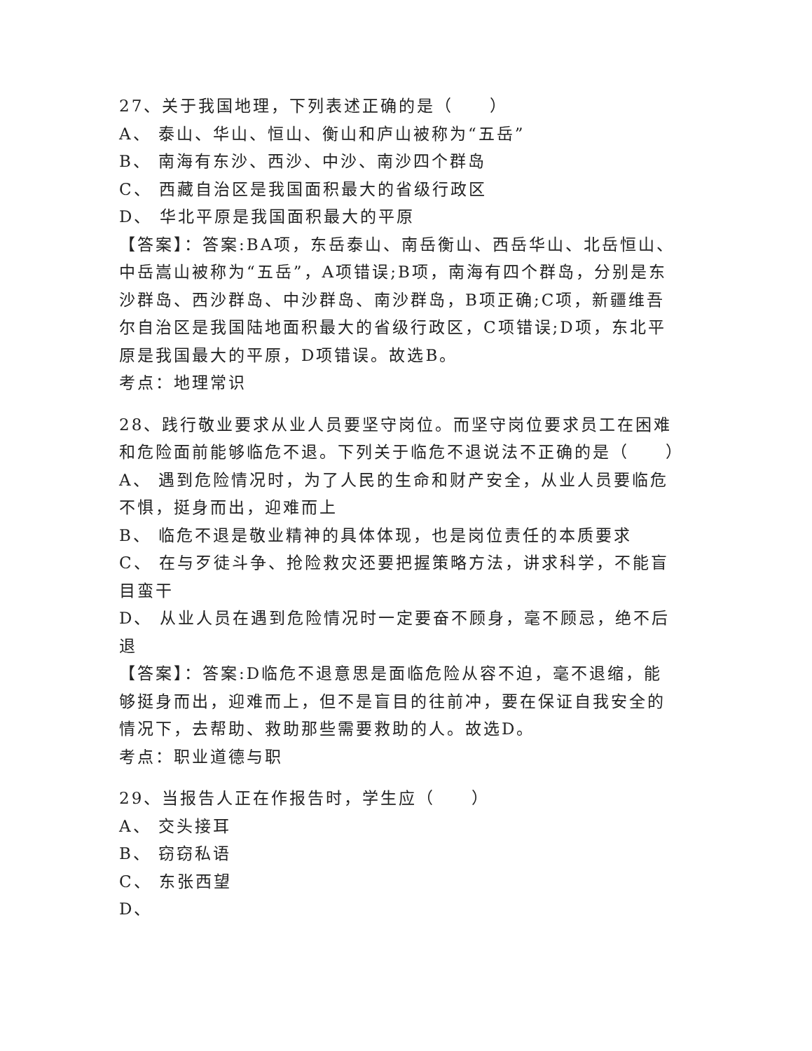27、关于我国地理，下列表述正确的是（　　）
A、 泰山、华山、恒山、衡山和庐山被称为“五岳”
B、 南海有东沙、西沙、中沙、南沙四个群岛
C、 西藏自治区是我国面积最大的省级行政区
D、 华北平原是我国面积最大的平原
【答案】：答案:BA项，东岳泰山、南岳衡山、西岳华山、北岳恒山、中岳嵩山被称为“五岳”，A项错误;B项，南海有四个群岛，分别是东沙群岛、西沙群岛、中沙群岛、南沙群岛，B项正确;C项，新疆维吾尔自治区是我国陆地面积最大的省级行政区，C项错误;D项，东北平原是我国最大的平原，D项错误。故选B。
考点：地理常识
28、践行敬业要求从业人员要坚守岗位。而坚守岗位要求员工在困难和危险面前能够临危不退。下列关于临危不退说法不正确的是（　　）
A、 遇到危险情况时，为了人民的生命和财产安全，从业人员要临危不惧，挺身而出，迎难而上
B、 临危不退是敬业精神的具体体现，也是岗位责任的本质要求
C、 在与歹徒斗争、抢险救灾还要把握策略方法，讲求科学，不能盲目蛮干
D、 从业人员在遇到危险情况时一定要奋不顾身，毫不顾忌，绝不后退
【答案】：答案:D临危不退意思是面临危险从容不迫，毫不退缩，能够挺身而出，迎难而上，但不是盲目的往前冲，要在保证自我安全的情况下，去帮助、救助那些需要救助的人。故选D。
考点：职业道德与职
29、当报告人正在作报告时，学生应（　　）
A、 交头接耳
B、 窃窃私语
C、 东张西望
D、